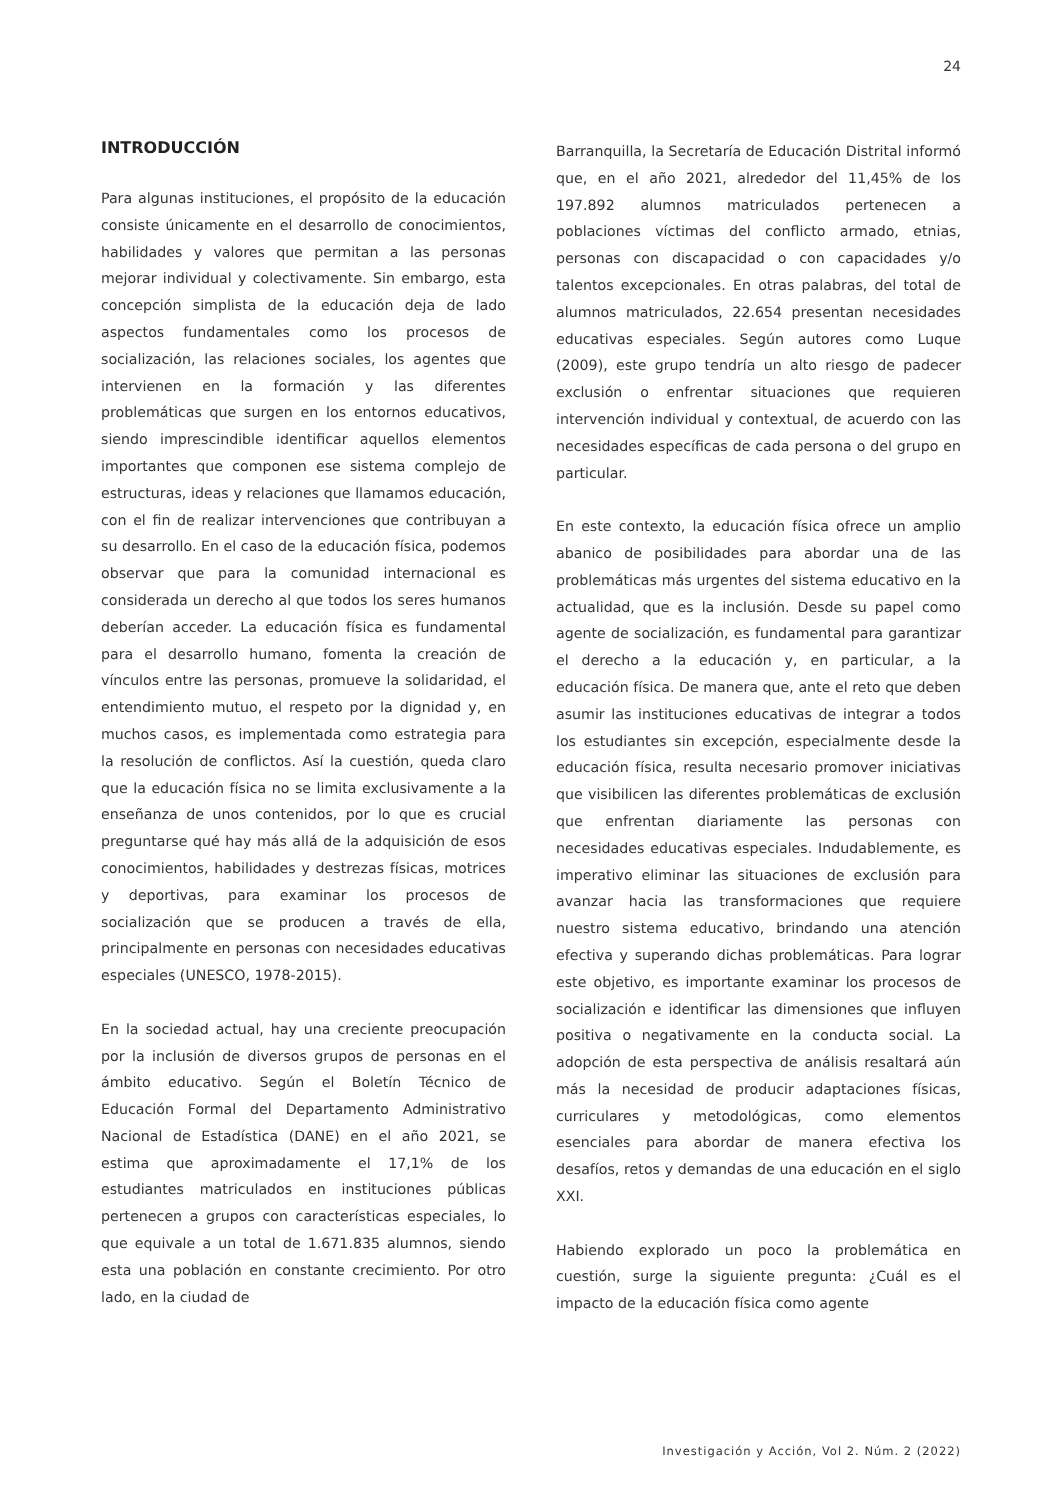24
INTRODUCCIÓN
Para algunas instituciones, el propósito de la educación consiste únicamente en el desarrollo de conocimientos, habilidades y valores que permitan a las personas mejorar individual y colectivamente. Sin embargo, esta concepción simplista de la educación deja de lado aspectos fundamentales como los procesos de socialización, las relaciones sociales, los agentes que intervienen en la formación y las diferentes problemáticas que surgen en los entornos educativos, siendo imprescindible identificar aquellos elementos importantes que componen ese sistema complejo de estructuras, ideas y relaciones que llamamos educación, con el fin de realizar intervenciones que contribuyan a su desarrollo. En el caso de la educación física, podemos observar que para la comunidad internacional es considerada un derecho al que todos los seres humanos deberían acceder. La educación física es fundamental para el desarrollo humano, fomenta la creación de vínculos entre las personas, promueve la solidaridad, el entendimiento mutuo, el respeto por la dignidad y, en muchos casos, es implementada como estrategia para la resolución de conflictos. Así la cuestión, queda claro que la educación física no se limita exclusivamente a la enseñanza de unos contenidos, por lo que es crucial preguntarse qué hay más allá de la adquisición de esos conocimientos, habilidades y destrezas físicas, motrices y deportivas, para examinar los procesos de socialización que se producen a través de ella, principalmente en personas con necesidades educativas especiales (UNESCO, 1978-2015).
En la sociedad actual, hay una creciente preocupación por la inclusión de diversos grupos de personas en el ámbito educativo. Según el Boletín Técnico de Educación Formal del Departamento Administrativo Nacional de Estadística (DANE) en el año 2021, se estima que aproximadamente el 17,1% de los estudiantes matriculados en instituciones públicas pertenecen a grupos con características especiales, lo que equivale a un total de 1.671.835 alumnos, siendo esta una población en constante crecimiento. Por otro lado, en la ciudad de
Barranquilla, la Secretaría de Educación Distrital informó que, en el año 2021, alrededor del 11,45% de los 197.892 alumnos matriculados pertenecen a poblaciones víctimas del conflicto armado, etnias, personas con discapacidad o con capacidades y/o talentos excepcionales. En otras palabras, del total de alumnos matriculados, 22.654 presentan necesidades educativas especiales. Según autores como Luque (2009), este grupo tendría un alto riesgo de padecer exclusión o enfrentar situaciones que requieren intervención individual y contextual, de acuerdo con las necesidades específicas de cada persona o del grupo en particular.
En este contexto, la educación física ofrece un amplio abanico de posibilidades para abordar una de las problemáticas más urgentes del sistema educativo en la actualidad, que es la inclusión. Desde su papel como agente de socialización, es fundamental para garantizar el derecho a la educación y, en particular, a la educación física. De manera que, ante el reto que deben asumir las instituciones educativas de integrar a todos los estudiantes sin excepción, especialmente desde la educación física, resulta necesario promover iniciativas que visibilicen las diferentes problemáticas de exclusión que enfrentan diariamente las personas con necesidades educativas especiales. Indudablemente, es imperativo eliminar las situaciones de exclusión para avanzar hacia las transformaciones que requiere nuestro sistema educativo, brindando una atención efectiva y superando dichas problemáticas. Para lograr este objetivo, es importante examinar los procesos de socialización e identificar las dimensiones que influyen positiva o negativamente en la conducta social. La adopción de esta perspectiva de análisis resaltará aún más la necesidad de producir adaptaciones físicas, curriculares y metodológicas, como elementos esenciales para abordar de manera efectiva los desafíos, retos y demandas de una educación en el siglo XXI.
Habiendo explorado un poco la problemática en cuestión, surge la siguiente pregunta: ¿Cuál es el impacto de la educación física como agente
Investigación y Acción, Vol 2. Núm. 2 (2022)